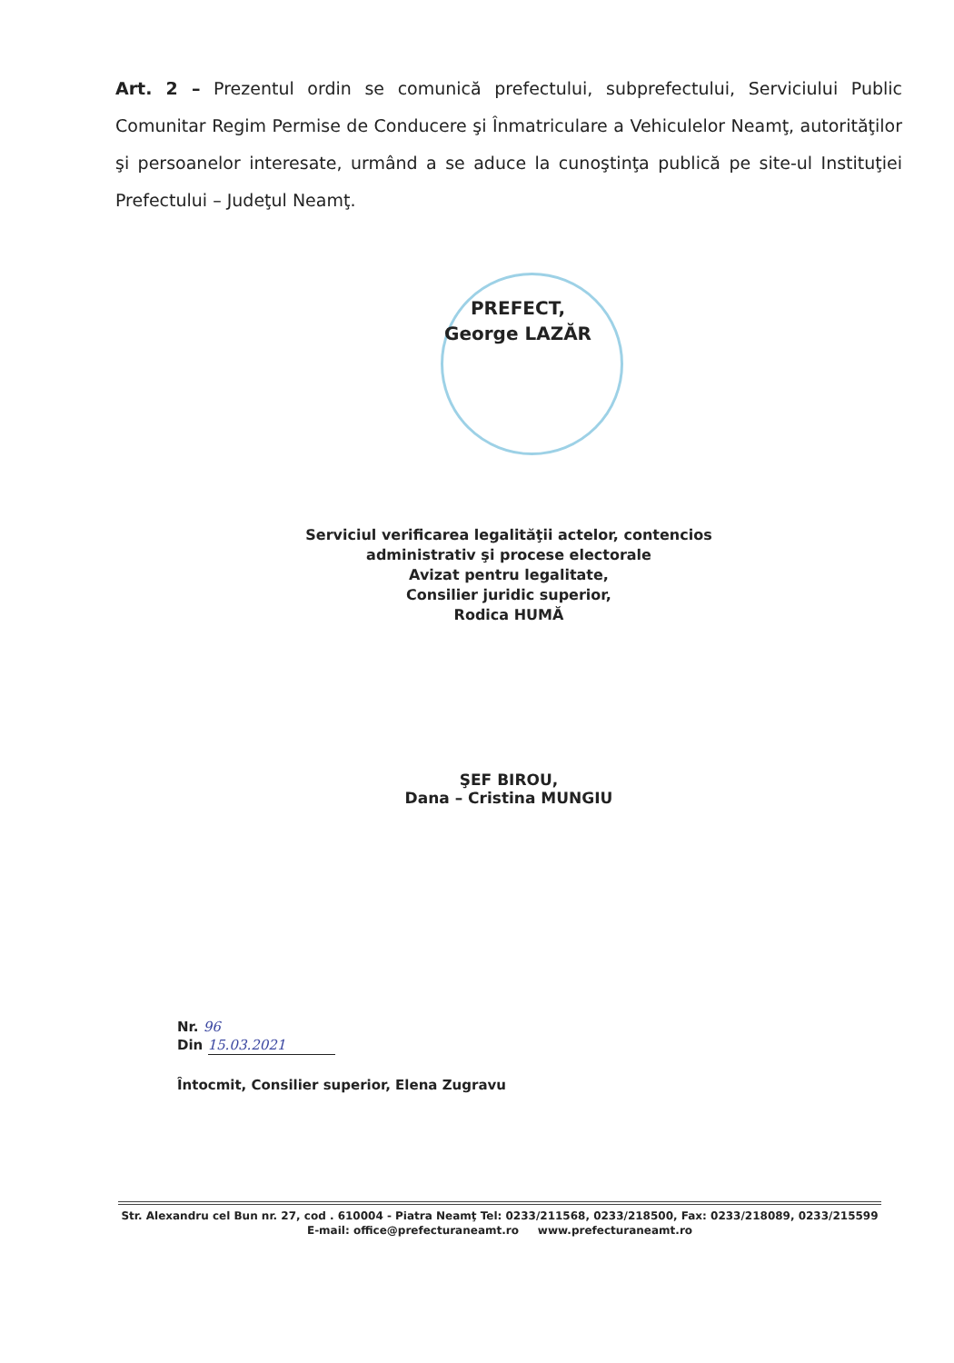Art. 2 – Prezentul ordin se comunică prefectului, subprefectului, Serviciului Public Comunitar Regim Permise de Conducere şi Înmatriculare a Vehiculelor Neamţ, autorităţilor şi persoanelor interesate, urmând a se aduce la cunoştinţa publică pe site-ul Instituţiei Prefectului – Judeţul Neamţ.
PREFECT,
George LAZĂR
Serviciul verificarea legalităţii actelor, contencios administrativ şi procese electorale
Avizat pentru legalitate,
Consilier juridic superior,
Rodica HUMĂ
ŞEF BIROU,
Dana – Cristina MUNGIU
Nr. 96
Din 15.03.2021
Întocmit, Consilier superior, Elena Zugravu
Str. Alexandru cel Bun nr. 27, cod . 610004 - Piatra Neamţ Tel: 0233/211568, 0233/218500, Fax: 0233/218089, 0233/215599
E-mail: office@prefecturaneamt.ro www.prefecturaneamt.ro